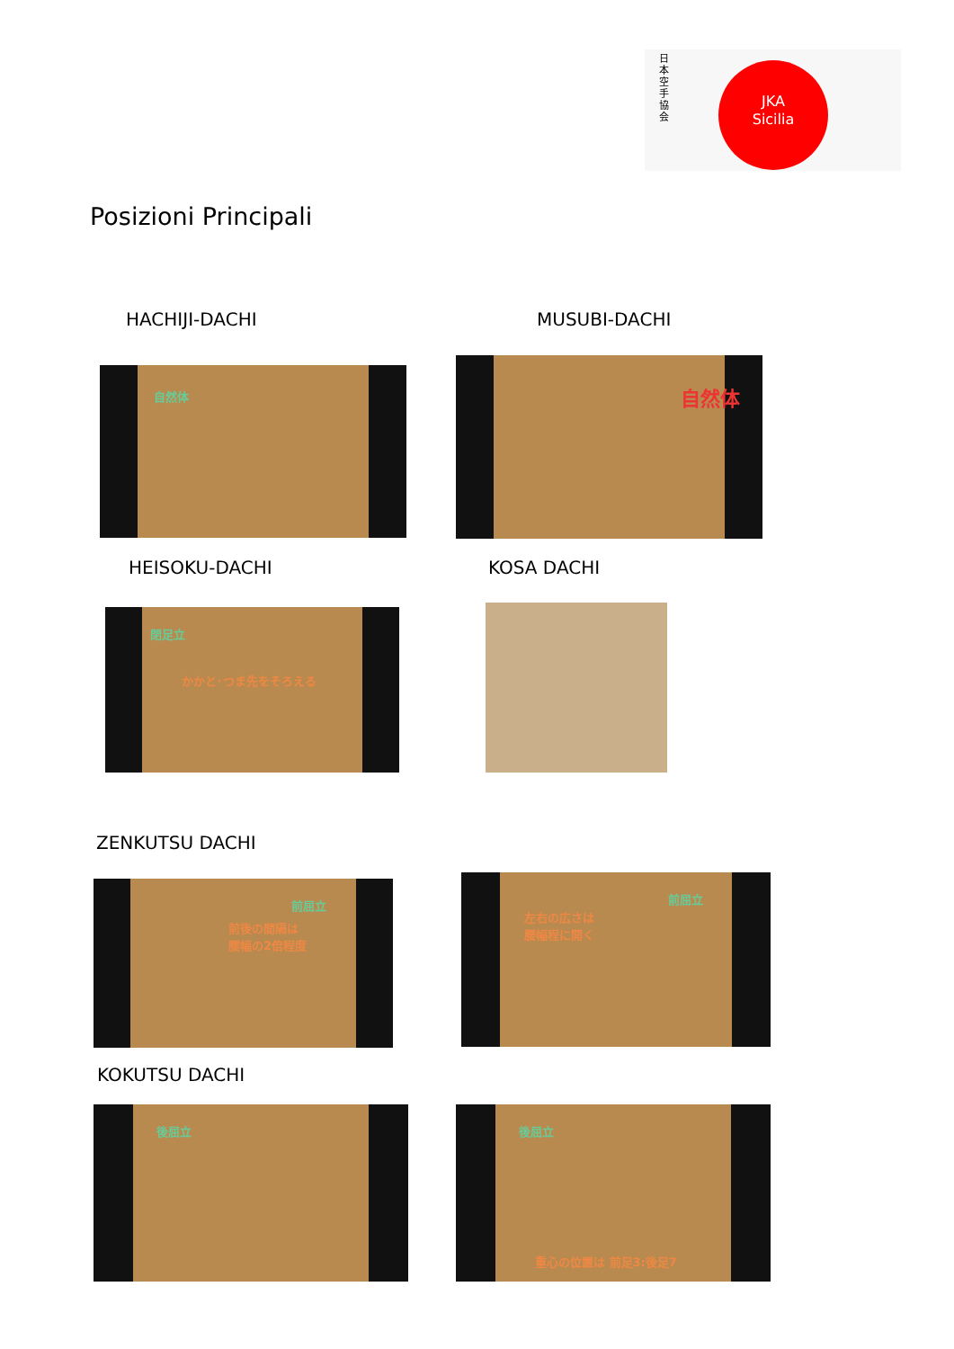日本空手協会
JKA
Sicilia
Posizioni Principali
HACHIJI-DACHI MUSUBI-DACHI
自然体
自然体
HEISOKU-DACHI KOSA DACHI
閉足立
かかと･つま先をそろえる
ZENKUTSU DACHI
前屈立
前後の間隔は
腰幅の2倍程度
前屈立
左右の広さは
腰幅程に開く
KOKUTSU DACHI
後屈立 後屈立
重心の位置は 前足3:後足7